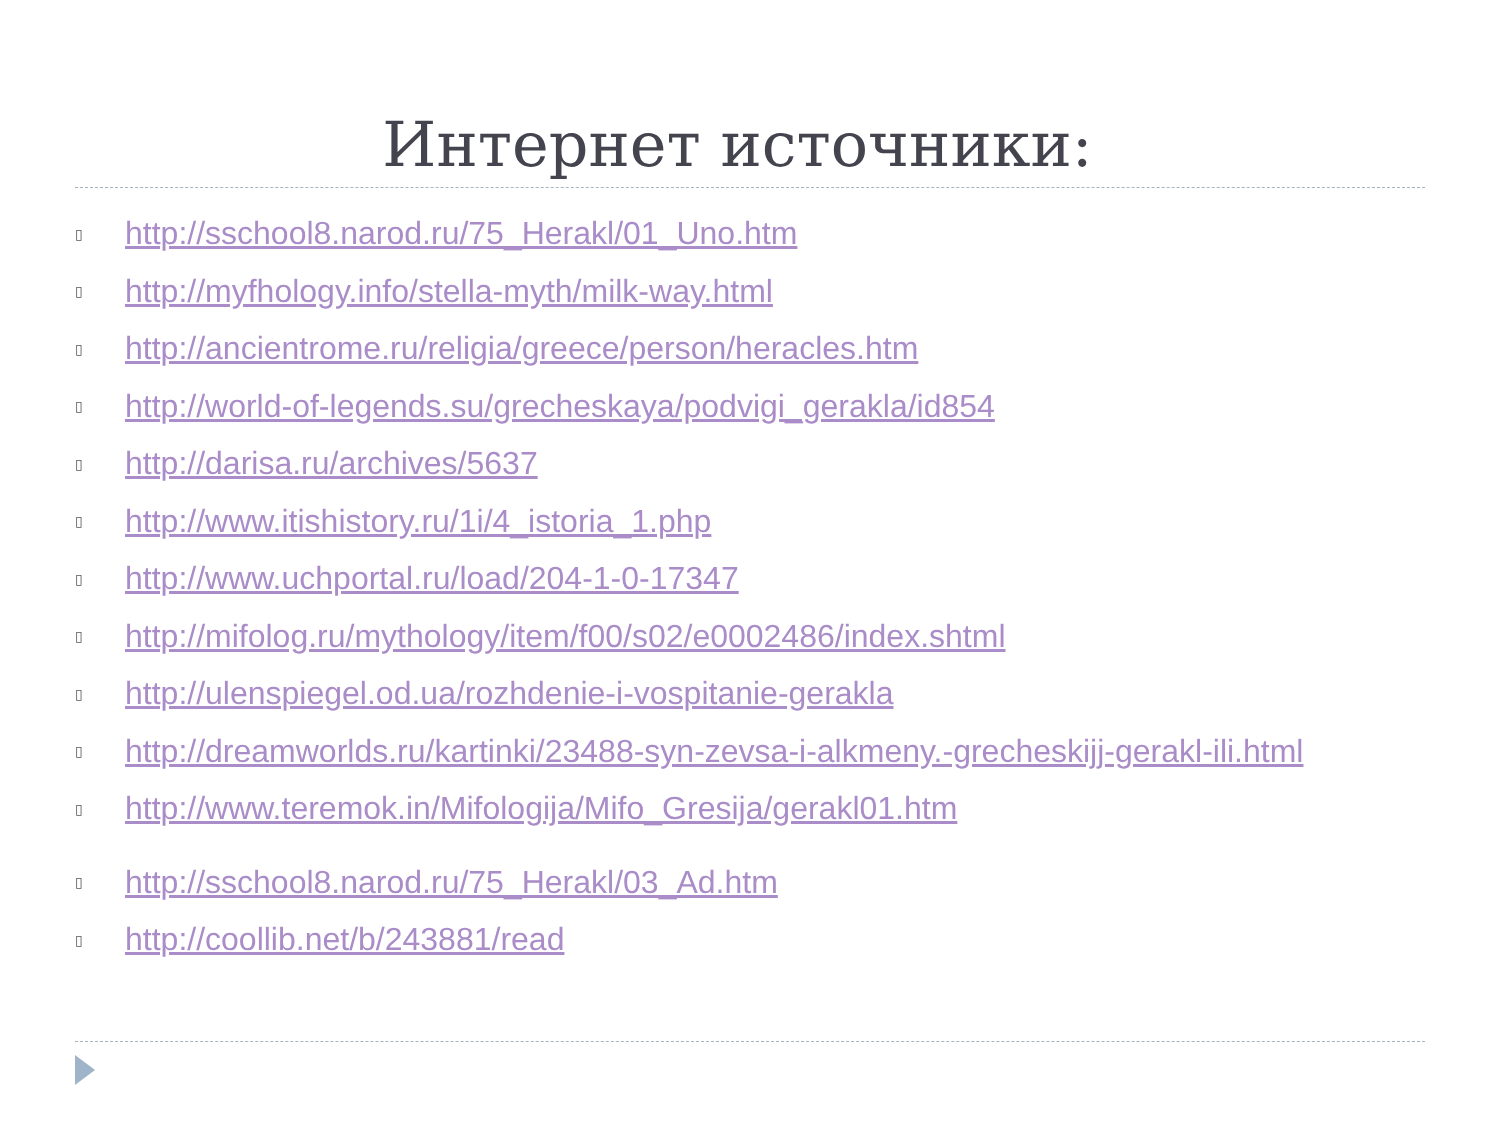Интернет источники:
▯ http://sschool8.narod.ru/75_Herakl/01_Uno.htm
▯ http://myfhology.info/stella-myth/milk-way.html
▯ http://ancientrome.ru/religia/greece/person/heracles.htm
▯ http://world-of-legends.su/grecheskaya/podvigi_gerakla/id854
▯ http://darisa.ru/archives/5637
▯ http://www.itishistory.ru/1i/4_istoria_1.php
▯ http://www.uchportal.ru/load/204-1-0-17347
▯ http://mifolog.ru/mythology/item/f00/s02/e0002486/index.shtml
▯ http://ulenspiegel.od.ua/rozhdenie-i-vospitanie-gerakla
▯ http://dreamworlds.ru/kartinki/23488-syn-zevsa-i-alkmeny.-grecheskijj-gerakl-ili.html
▯ http://www.teremok.in/Mifologija/Mifo_Gresija/gerakl01.htm
▯ http://sschool8.narod.ru/75_Herakl/03_Ad.htm
▯ http://coollib.net/b/243881/read